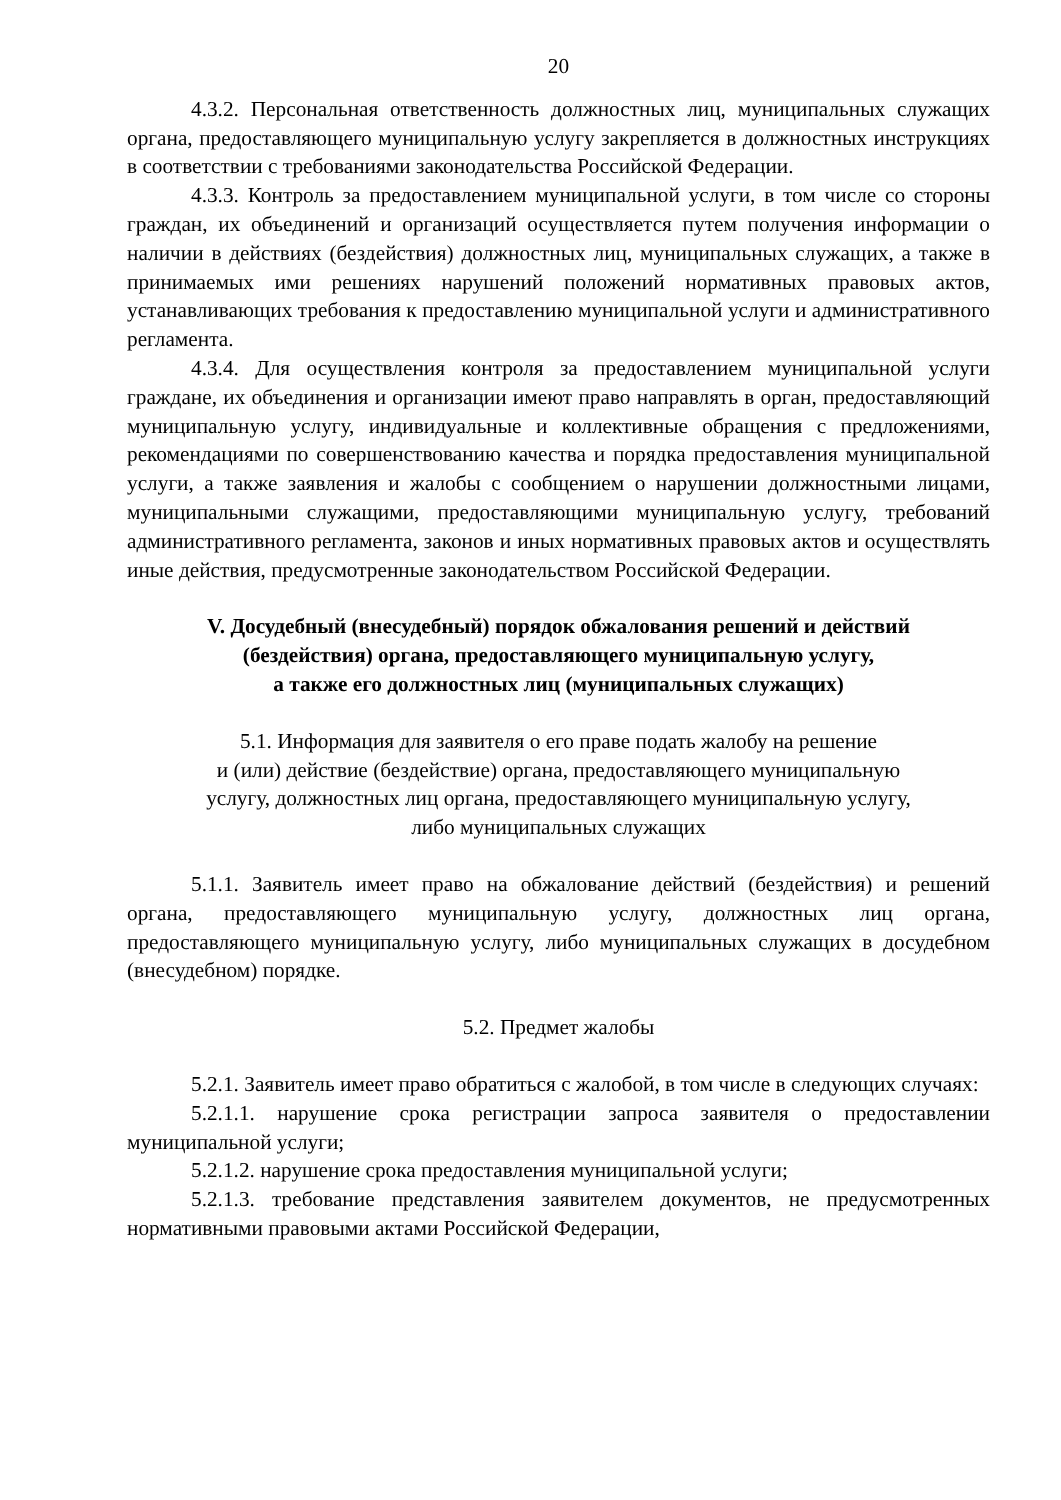20
4.3.2. Персональная ответственность должностных лиц, муниципальных служащих органа, предоставляющего муниципальную услугу закрепляется в должностных инструкциях в соответствии с требованиями законодательства Российской Федерации.
4.3.3. Контроль за предоставлением муниципальной услуги, в том числе со стороны граждан, их объединений и организаций осуществляется путем получения информации о наличии в действиях (бездействия) должностных лиц, муниципальных служащих, а также в принимаемых ими решениях нарушений положений нормативных правовых актов, устанавливающих требования к предоставлению муниципальной услуги и административного регламента.
4.3.4. Для осуществления контроля за предоставлением муниципальной услуги граждане, их объединения и организации имеют право направлять в орган, предоставляющий муниципальную услугу, индивидуальные и коллективные обращения с предложениями, рекомендациями по совершенствованию качества и порядка предоставления муниципальной услуги, а также заявления и жалобы с сообщением о нарушении должностными лицами, муниципальными служащими, предоставляющими муниципальную услугу, требований административного регламента, законов и иных нормативных правовых актов и осуществлять иные действия, предусмотренные законодательством Российской Федерации.
V. Досудебный (внесудебный) порядок обжалования решений и действий
(бездействия) органа, предоставляющего муниципальную услугу,
а также его должностных лиц (муниципальных служащих)
5.1. Информация для заявителя о его праве подать жалобу на решение
и (или) действие (бездействие) органа, предоставляющего муниципальную
услугу, должностных лиц органа, предоставляющего муниципальную услугу,
либо муниципальных служащих
5.1.1. Заявитель имеет право на обжалование действий (бездействия) и решений органа, предоставляющего муниципальную услугу, должностных лиц органа, предоставляющего муниципальную услугу, либо муниципальных служащих в досудебном (внесудебном) порядке.
5.2. Предмет жалобы
5.2.1. Заявитель имеет право обратиться с жалобой, в том числе в следующих случаях:
5.2.1.1. нарушение срока регистрации запроса заявителя о предоставлении муниципальной услуги;
5.2.1.2. нарушение срока предоставления муниципальной услуги;
5.2.1.3. требование представления заявителем документов, не предусмотренных нормативными правовыми актами Российской Федерации,